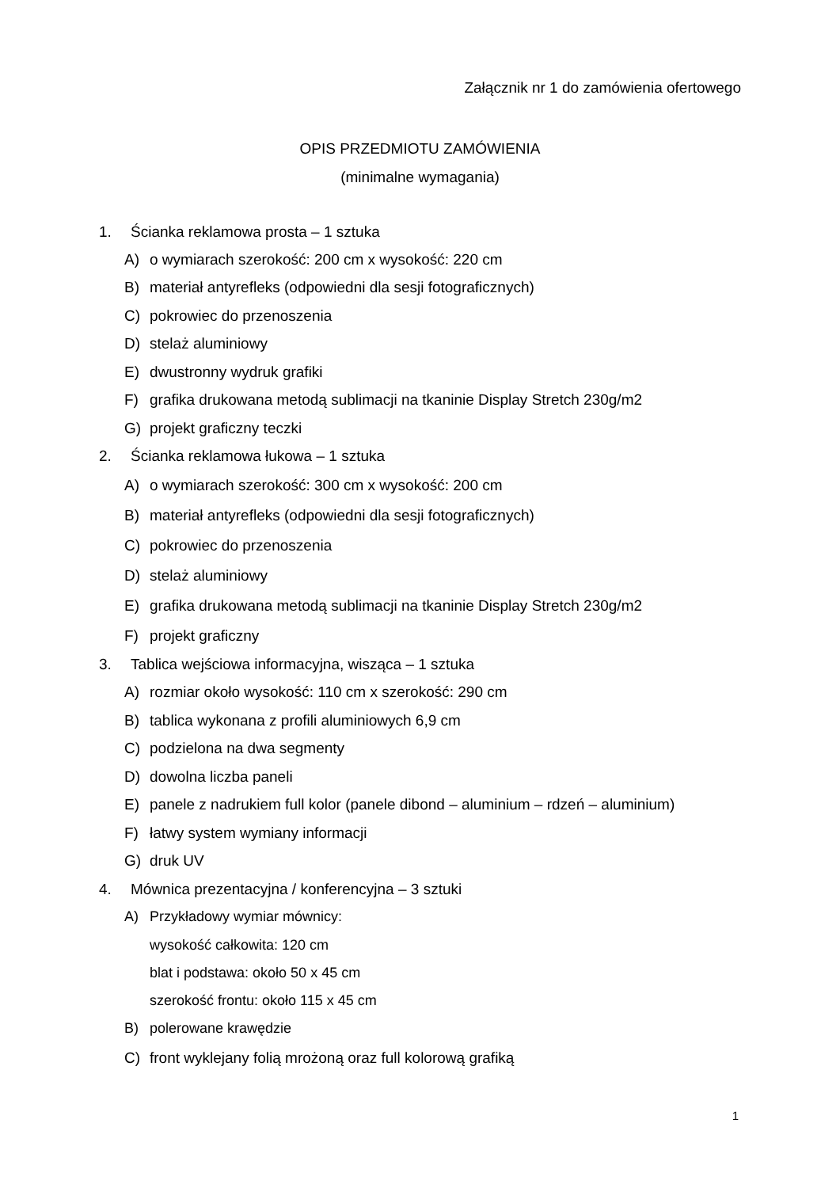Załącznik nr 1 do zamówienia ofertowego
OPIS PRZEDMIOTU ZAMÓWIENIA
(minimalne wymagania)
1. Ścianka reklamowa prosta – 1 sztuka
A) o wymiarach szerokość: 200 cm x wysokość: 220 cm
B) materiał antyrefleks (odpowiedni dla sesji fotograficznych)
C) pokrowiec do przenoszenia
D) stelaż aluminiowy
E) dwustronny wydruk grafiki
F) grafika drukowana metodą sublimacji na tkaninie Display Stretch 230g/m2
G) projekt graficzny teczki
2. Ścianka reklamowa łukowa – 1 sztuka
A) o wymiarach szerokość: 300 cm x wysokość: 200 cm
B) materiał antyrefleks (odpowiedni dla sesji fotograficznych)
C) pokrowiec do przenoszenia
D) stelaż aluminiowy
E) grafika drukowana metodą sublimacji na tkaninie Display Stretch 230g/m2
F) projekt graficzny
3. Tablica wejściowa informacyjna, wisząca – 1 sztuka
A) rozmiar około wysokość: 110 cm x szerokość: 290 cm
B) tablica wykonana z profili aluminiowych 6,9 cm
C) podzielona na dwa segmenty
D) dowolna liczba paneli
E) panele z nadrukiem full kolor (panele dibond – aluminium – rdzeń – aluminium)
F) łatwy system wymiany informacji
G) druk UV
4. Mównica prezentacyjna / konferencyjna – 3 sztuki
A) Przykładowy wymiar mównicy:
wysokość całkowita: 120 cm
blat i podstawa: około 50 x 45 cm
szerokość frontu: około 115 x 45 cm
B) polerowane krawędzie
C) front wyklejany folią mrożoną oraz full kolorową grafiką
1